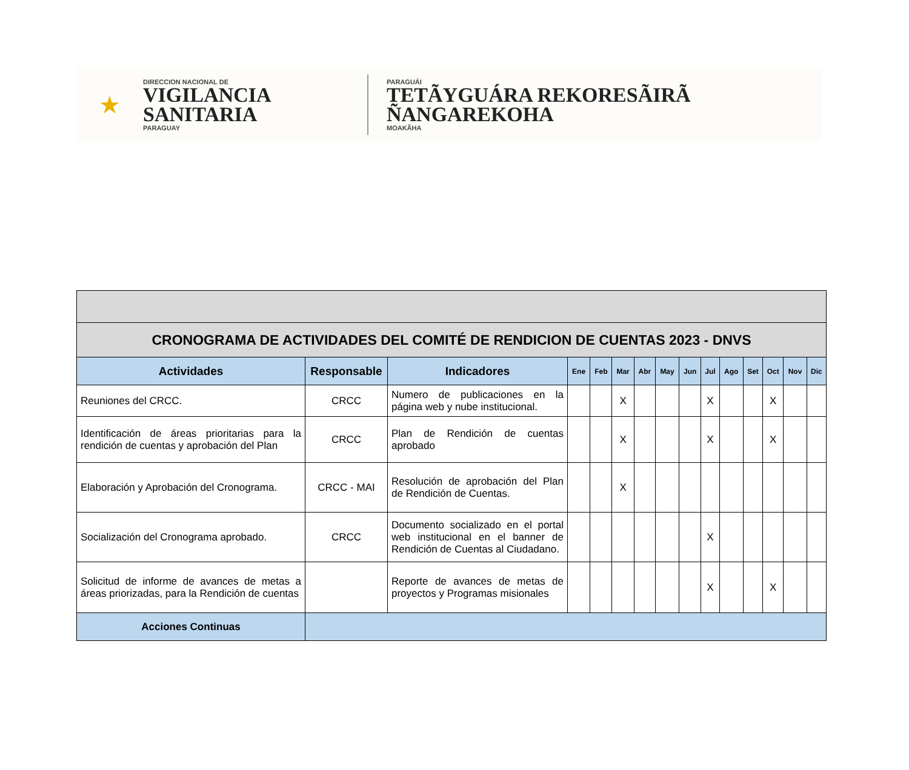★
DIRECCION NACIONAL DE
VIGILANCIA
SANITARIA
PARAGUAY
PARAGUÁI
TETÃYGUÁRA REKORESÃIRÃ
ÑANGAREKOHA
MOAKÃHA
| CRONOGRAMA DE ACTIVIDADES DEL COMITÉ DE RENDICION DE CUENTAS 2023 - DNVS | | | | | | | | | | | | | | |
| --- | --- | --- | --- | --- | --- | --- | --- | --- | --- | --- | --- | --- | --- | --- |
| Actividades | Responsable | Indicadores | Ene | Feb | Mar | Abr | May | Jun | Jul | Ago | Set | Oct | Nov | Dic |
| Reuniones del CRCC. | CRCC | Numero de publicaciones en la página web y nube institucional. | | | X | | | | X | | | X | | |
| Identificación de áreas prioritarias para la rendición de cuentas y aprobación del Plan | CRCC | Plan de Rendición de cuentas aprobado | | | X | | | | X | | | X | | |
| Elaboración y Aprobación del Cronograma. | CRCC - MAI | Resolución de aprobación del Plan de Rendición de Cuentas. | | | X | | | | | | | | | |
| Socialización del Cronograma aprobado. | CRCC | Documento socializado en el portal web institucional en el banner de Rendición de Cuentas al Ciudadano. | | | | | | | X | | | | | |
| Solicitud de informe de avances de metas a áreas priorizadas, para la Rendición de cuentas | | Reporte de avances de metas de proyectos y Programas misionales | | | | | | | X | | | X | | |
| Acciones Continuas | | | | | | | | | | | | | | |